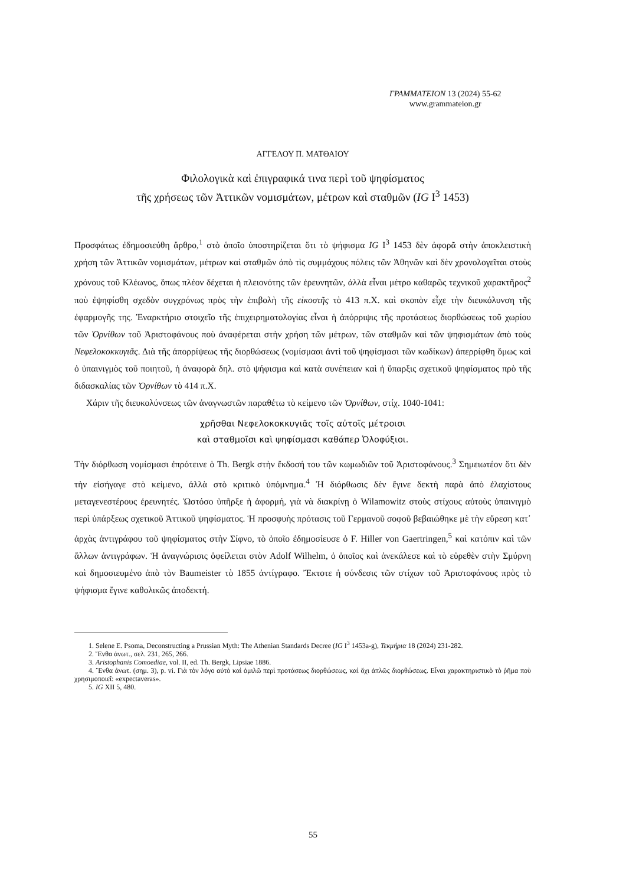ΓΡΑΜΜΑΤΕΙΟΝ 13 (2024) 55-62
www.grammateion.gr
ΑΓΓΕΛΟΥ Π. ΜΑΤΘΑΙΟΥ
Φιλολογικὰ καὶ ἐπιγραφικά τινα περὶ τοῦ ψηφίσματος
τῆς χρήσεως τῶν Ἀττικῶν νομισμάτων, μέτρων καὶ σταθμῶν (IG I<sup>3</sup> 1453)
Προσφάτως ἐδημοσιεύθη ἄρθρο,<sup>1</sup> στὸ ὁποῖο ὑποστηρίζεται ὅτι τὸ ψήφισμα IG I<sup>3</sup> 1453 δὲν ἀφορᾶ στὴν ἀποκλειστικὴ χρήση τῶν Ἀττικῶν νομισμάτων, μέτρων καὶ σταθμῶν ἀπὸ τὶς συμμάχους πόλεις τῶν Ἀθηνῶν καὶ δὲν χρονολογεῖται στοὺς χρόνους τοῦ Κλέωνος, ὅπως πλέον δέχεται ἡ πλειονότης τῶν ἐρευνητῶν, ἀλλὰ εἶναι μέτρο καθαρῶς τεχνικοῦ χαρακτῆρος<sup>2</sup> ποὺ ἐψηφίσθη σχεδὸν συγχρόνως πρὸς τὴν ἐπιβολὴ τῆς εἰκοστῆς τὸ 413 π.Χ. καὶ σκοπὸν εἶχε τὴν διευκόλυνση τῆς ἐφαρμογῆς της. Ἐναρκτήριο στοιχεῖο τῆς ἐπιχειρηματολογίας εἶναι ἡ ἀπόρριψις τῆς προτάσεως διορθώσεως τοῦ χωρίου τῶν Ὀρνίθων τοῦ Ἀριστοφάνους ποὺ ἀναφέρεται στὴν χρήση τῶν μέτρων, τῶν σταθμῶν καὶ τῶν ψηφισμάτων ἀπὸ τοὺς Νεφελοκοκκυγιᾶς. Διὰ τῆς ἀπορρίψεως τῆς διορθώσεως (νομίσμασι ἀντὶ τοῦ ψηφίσμασι τῶν κωδίκων) ἀπερρίφθη ὅμως καὶ ὁ ὑπαινιγμὸς τοῦ ποιητοῦ, ἡ ἀναφορὰ δηλ. στὸ ψήφισμα καὶ κατὰ συνέπειαν καὶ ἡ ὕπαρξις σχετικοῦ ψηφίσματος πρὸ τῆς διδασκαλίας τῶν Ὀρνίθων τὸ 414 π.Χ.
Χάριν τῆς διευκολύνσεως τῶν ἀναγνωστῶν παραθέτω τὸ κείμενο τῶν Ὀρνίθων, στίχ. 1040-1041:
χρῆσθαι Νεφελοκοκκυγιᾶς τοῖς αὐτοῖς μέτροισι
καὶ σταθμοῖσι καὶ ψηφίσμασι καθάπερ Ὀλοφύξιοι.
Τὴν διόρθωση νομίσμασι ἐπρότεινε ὁ Th. Bergk στὴν ἔκδοσή του τῶν κωμωδιῶν τοῦ Ἀριστοφάνους.<sup>3</sup> Σημειωτέον ὅτι δὲν τὴν εἰσήγαγε στὸ κείμενο, ἀλλὰ στὸ κριτικὸ ὑπόμνημα.<sup>4</sup> Ἡ διόρθωσις δὲν ἔγινε δεκτὴ παρὰ ἀπὸ ἐλαχίστους μεταγενεστέρους ἐρευνητές. Ὡστόσο ὑπῆρξε ἡ ἀφορμή, γιὰ νὰ διακρίνῃ ὁ Wilamowitz στοὺς στίχους αὐτοὺς ὑπαινιγμὸ περὶ ὑπάρξεως σχετικοῦ Ἀττικοῦ ψηφίσματος. Ἡ προσφυὴς πρότασις τοῦ Γερμανοῦ σοφοῦ βεβαιώθηκε μὲ τὴν εὕρεση κατ᾽ ἀρχὰς ἀντιγράφου τοῦ ψηφίσματος στὴν Σίφνο, τὸ ὁποῖο ἐδημοσίευσε ὁ F. Hiller von Gaertringen,<sup>5</sup> καὶ κατόπιν καὶ τῶν ἄλλων ἀντιγράφων. Ἡ ἀναγνώρισις ὀφείλεται στὸν Adolf Wilhelm, ὁ ὁποῖος καὶ ἀνεκάλεσε καὶ τὸ εὑρεθὲν στὴν Σμύρνη καὶ δημοσιευμένο ἀπὸ τὸν Baumeister τὸ 1855 ἀντίγραφο. Ἔκτοτε ἡ σύνδεσις τῶν στίχων τοῦ Ἀριστοφάνους πρὸς τὸ ψήφισμα ἔγινε καθολικῶς ἀποδεκτή.
1. Selene E. Psoma, Deconstructing a Prussian Myth: The Athenian Standards Decree (IG I<sup>3</sup> 1453a-g), Τεκμήρια 18 (2024) 231-282.
2. Ἔνθα ἀνωτ., σελ. 231, 265, 266.
3. Aristophanis Comoediae, vol. II, ed. Th. Bergk, Lipsiae 1886.
4. Ἔνθα ἀνωτ. (σημ. 3), p. vi. Γιὰ τὸν λόγο αὐτὸ καὶ ὁμιλῶ περὶ προτάσεως διορθώσεως, καὶ ὄχι ἁπλῶς διορθώσεως. Εἶναι χαρακτηριστικὸ τὸ ῥῆμα ποὺ χρησιμοποιεῖ: «expectaveras».
5. IG XII 5, 480.
55